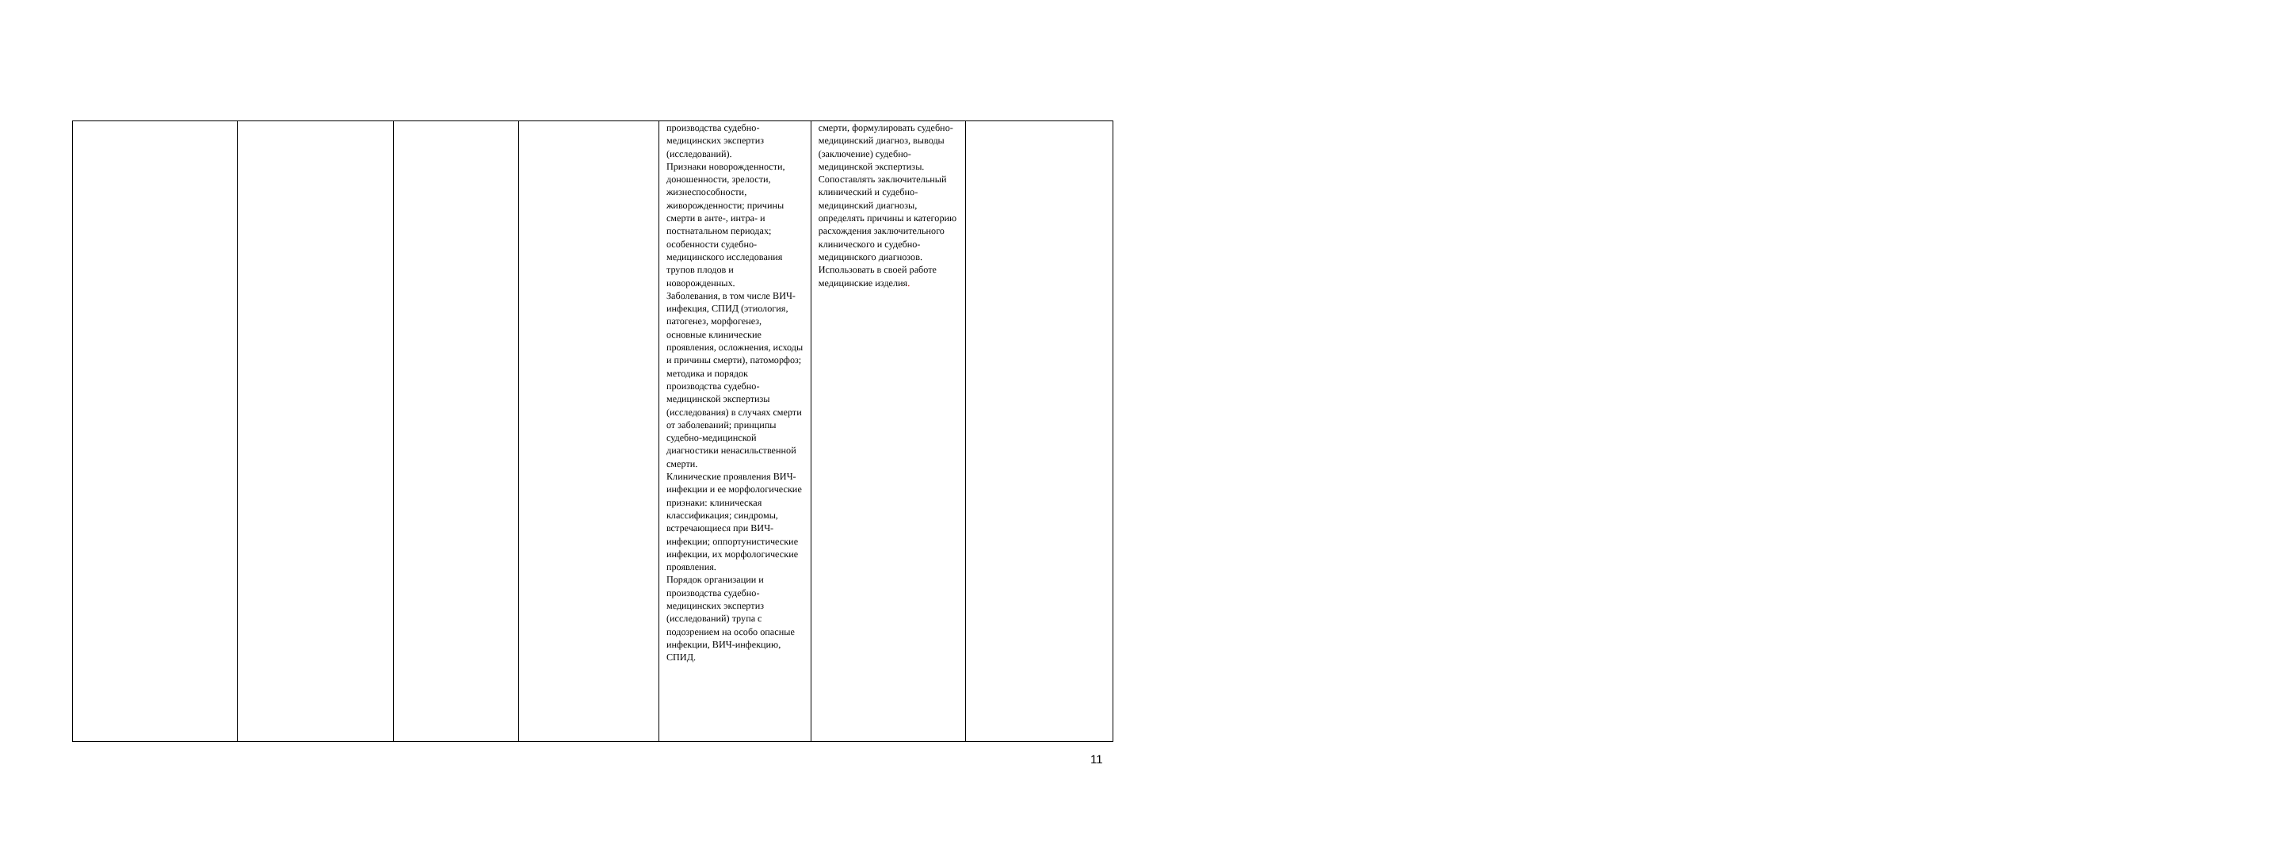| | | | | производства судебно-медицинских экспертиз (исследований). Признаки новорожденности, доношенности, зрелости, жизнеспособности, живорожденности; причины смерти в анте-, интра- и постнатальном периодах; особенности судебно-медицинского исследования трупов плодов и новорожденных. Заболевания, в том числе ВИЧ-инфекция, СПИД (этиология, патогенез, морфогенез, основные клинические проявления, осложнения, исходы и причины смерти), патоморфоз; методика и порядок производства судебно-медицинской экспертизы (исследования) в случаях смерти от заболеваний; принципы судебно-медицинской диагностики ненасильственной смерти. Клинические проявления ВИЧ-инфекции и ее морфологические признаки: клиническая классификация; синдромы, встречающиеся при ВИЧ-инфекции; оппортунистические инфекции, их морфологические проявления. Порядок организации и производства судебно-медицинских экспертиз (исследований) трупа с подозрением на особо опасные инфекции, ВИЧ-инфекцию, СПИД. | смерти, формулировать судебно-медицинский диагноз, выводы (заключение) судебно-медицинской экспертизы. Сопоставлять заключительный клинический и судебно-медицинский диагнозы, определять причины и категорию расхождения заключительного клинического и судебно-медицинского диагнозов. Использовать в своей работе медицинские изделия . | |
11